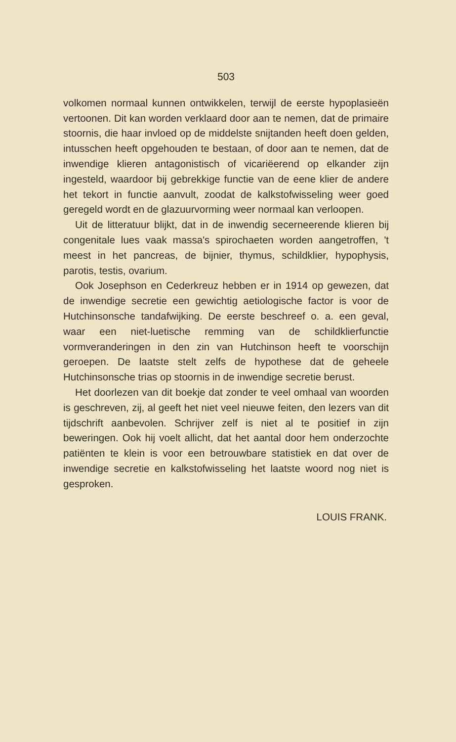503
volkomen normaal kunnen ontwikkelen, terwijl de eerste hypoplasieën vertoonen. Dit kan worden verklaard door aan te nemen, dat de primaire stoornis, die haar invloed op de middelste snijtanden heeft doen gelden, intusschen heeft opgehouden te bestaan, of door aan te nemen, dat de inwendige klieren antagonistisch of vicariëerend op elkander zijn ingesteld, waardoor bij gebrekkige functie van de eene klier de andere het tekort in functie aanvult, zoodat de kalkstofwisseling weer goed geregeld wordt en de glazuurvorming weer normaal kan verloopen.
Uit de litteratuur blijkt, dat in de inwendig secerneerende klieren bij congenitale lues vaak massa's spirochaeten worden aangetroffen, 't meest in het pancreas, de bijnier, thymus, schildklier, hypophysis, parotis, testis, ovarium.
Ook Josephson en Cederkreuz hebben er in 1914 op gewezen, dat de inwendige secretie een gewichtig aetiologische factor is voor de Hutchinsonsche tandafwijking. De eerste beschreef o. a. een geval, waar een niet-luetische remming van de schildklierfunctie vormveranderingen in den zin van Hutchinson heeft te voorschijn geroepen. De laatste stelt zelfs de hypothese dat de geheele Hutchinsonsche trias op stoornis in de inwendige secretie berust.
Het doorlezen van dit boekje dat zonder te veel omhaal van woorden is geschreven, zij, al geeft het niet veel nieuwe feiten, den lezers van dit tijdschrift aanbevolen. Schrijver zelf is niet al te positief in zijn beweringen. Ook hij voelt allicht, dat het aantal door hem onderzochte patiënten te klein is voor een betrouwbare statistiek en dat over de inwendige secretie en kalkstofwisseling het laatste woord nog niet is gesproken.
LOUIS FRANK.